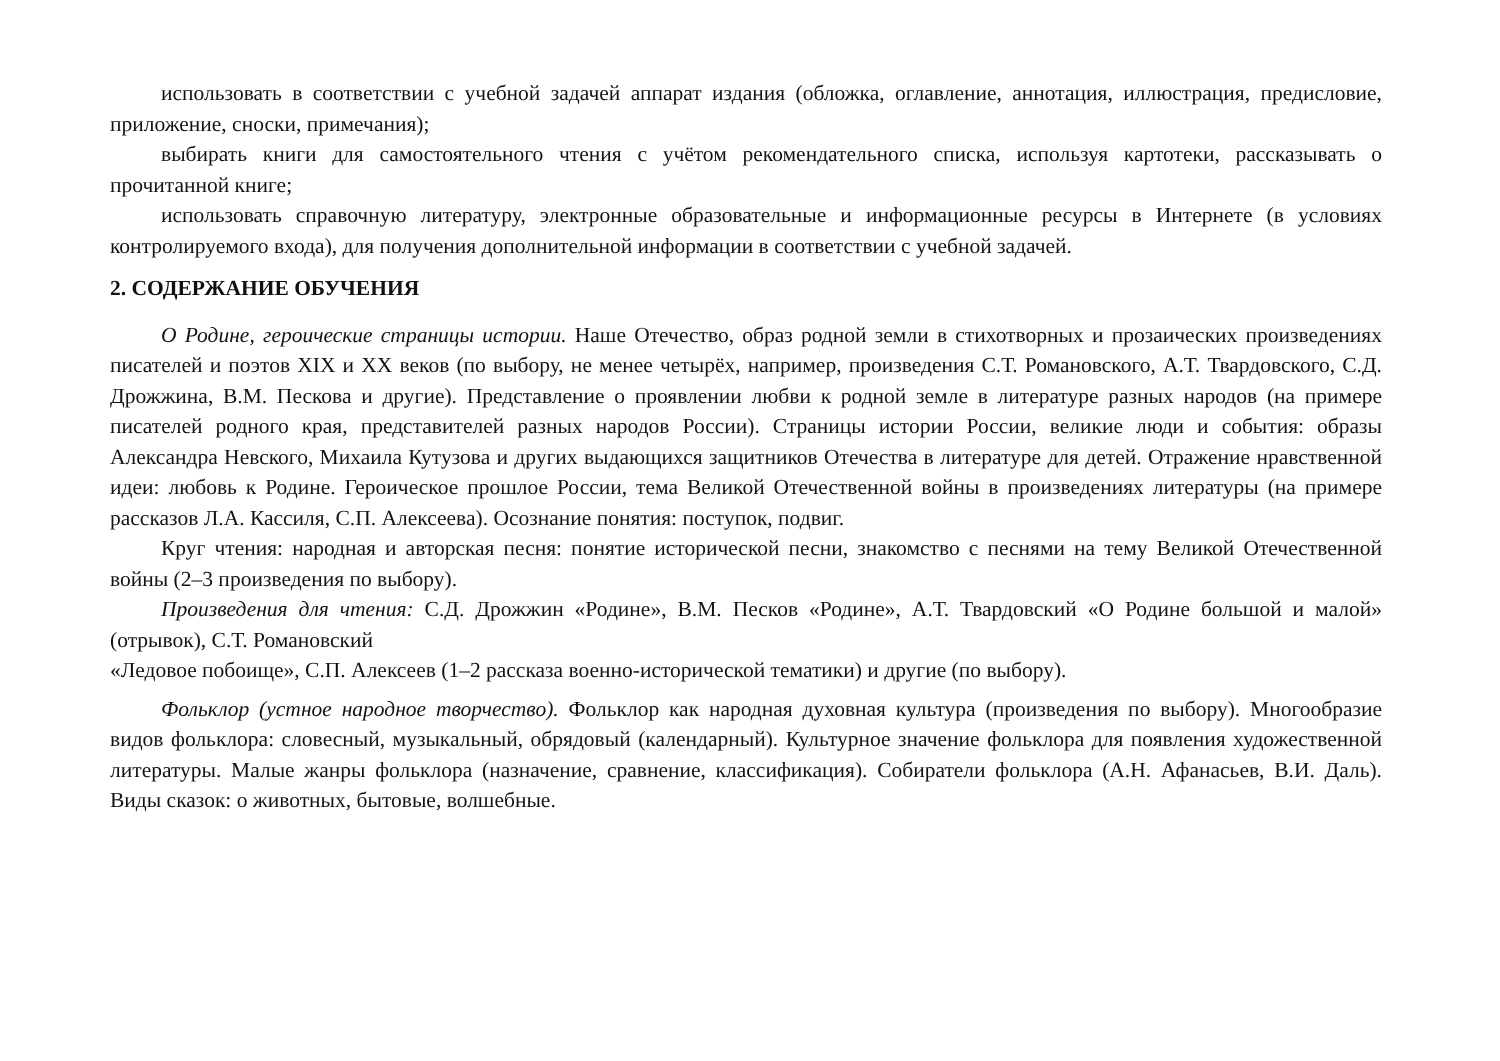использовать в соответствии с учебной задачей аппарат издания (обложка, оглавление, аннотация, иллюстрация, предисловие, приложение, сноски, примечания);
выбирать книги для самостоятельного чтения с учётом рекомендательного списка, используя картотеки, рассказывать о прочитанной книге;
использовать справочную литературу, электронные образовательные и информационные ресурсы в Интернете (в условиях контролируемого входа), для получения дополнительной информации в соответствии с учебной задачей.
2. СОДЕРЖАНИЕ ОБУЧЕНИЯ
О Родине, героические страницы истории. Наше Отечество, образ родной земли в стихотворных и прозаических произведениях писателей и поэтов XIX и XX веков (по выбору, не менее четырёх, например, произведения С.Т. Романовского, А.Т. Твардовского, С.Д. Дрожжина, В.М. Пескова и другие). Представление о проявлении любви к родной земле в литературе разных народов (на примере писателей родного края, представителей разных народов России). Страницы истории России, великие люди и события: образы Александра Невского, Михаила Кутузова и других выдающихся защитников Отечества в литературе для детей. Отражение нравственной идеи: любовь к Родине. Героическое прошлое России, тема Великой Отечественной войны в произведениях литературы (на примере рассказов Л.А. Кассиля, С.П. Алексеева). Осознание понятия: поступок, подвиг.
Круг чтения: народная и авторская песня: понятие исторической песни, знакомство с песнями на тему Великой Отечественной войны (2–3 произведения по выбору).
Произведения для чтения: С.Д. Дрожжин «Родине», В.М. Песков «Родине», А.Т. Твардовский «О Родине большой и малой» (отрывок), С.Т. Романовский
«Ледовое побоище», С.П. Алексеев (1–2 рассказа военно-исторической тематики) и другие (по выбору).
Фольклор (устное народное творчество). Фольклор как народная духовная культура (произведения по выбору). Многообразие видов фольклора: словесный, музыкальный, обрядовый (календарный). Культурное значение фольклора для появления художественной литературы. Малые жанры фольклора (назначение, сравнение, классификация). Собиратели фольклора (А.Н. Афанасьев, В.И. Даль). Виды сказок: о животных, бытовые, волшебные.